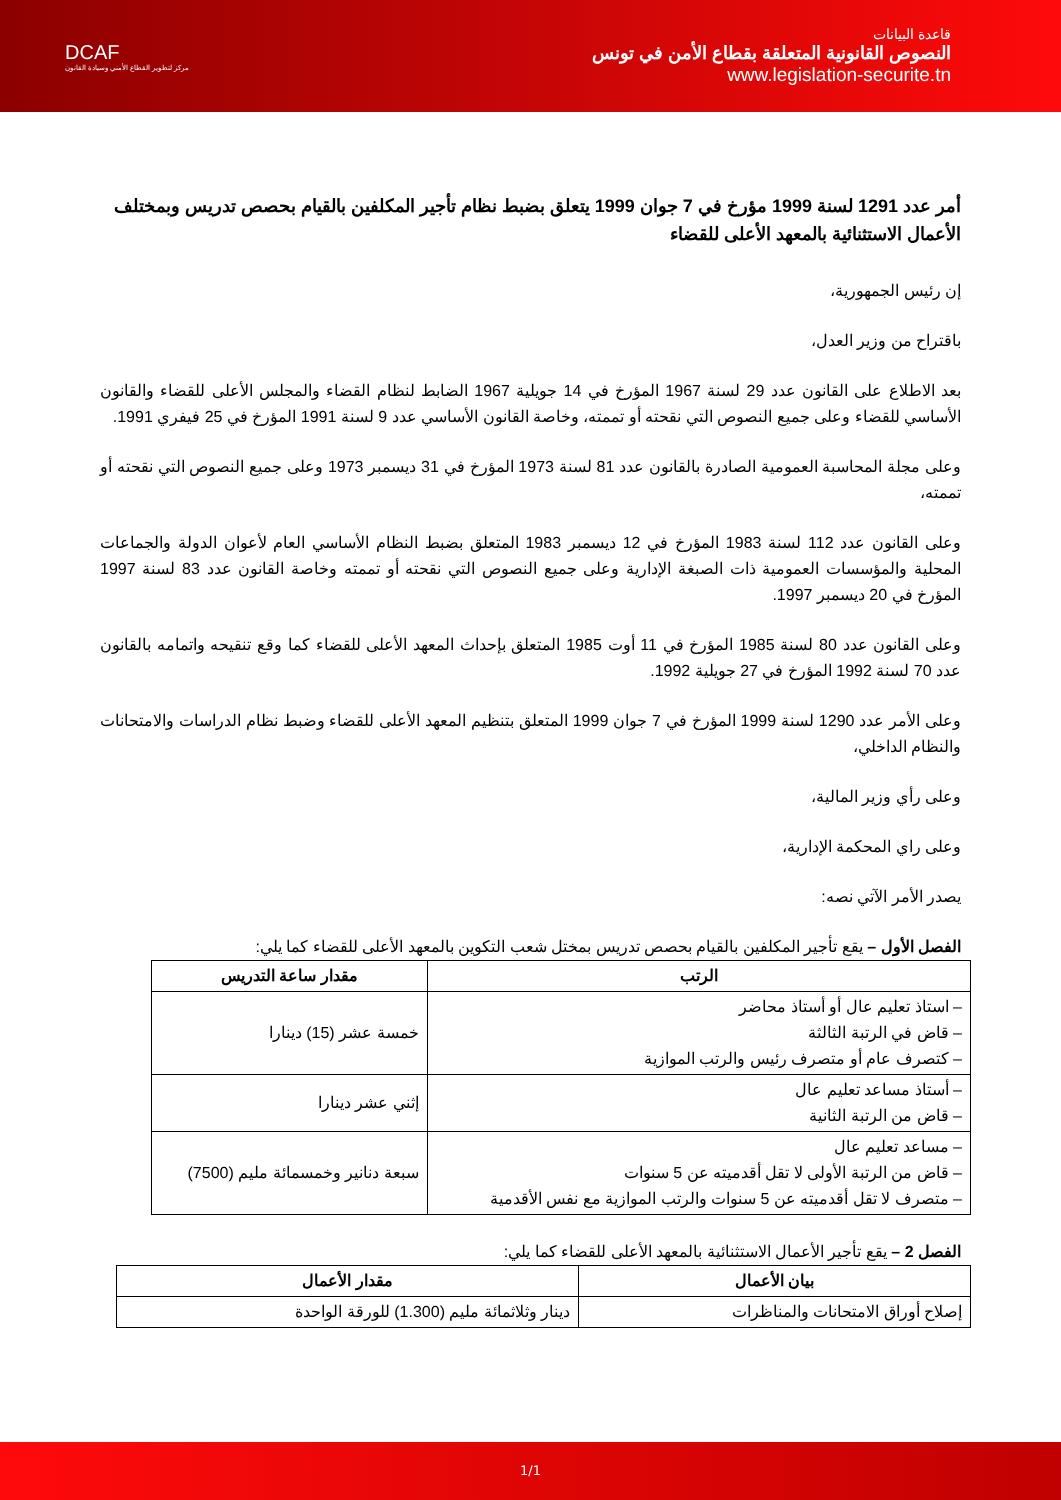DCAF
مركز لتطوير القطاع الأمني وسيادة القانون
قاعدة البيانات
النصوص القانونية المتعلقة بقطاع الأمن في تونس
www.legislation-securite.tn
أمر عدد 1291 لسنة 1999 مؤرخ في 7 جوان 1999 يتعلق بضبط نظام تأجير المكلفين بالقيام بحصص تدريس وبمختلف الأعمال الاستثنائية بالمعهد الأعلى للقضاء
إن رئيس الجمهورية،
باقتراح من وزير العدل،
بعد الاطلاع على القانون عدد 29 لسنة 1967 المؤرخ في 14 جويلية 1967 الضابط لنظام القضاء والمجلس الأعلى للقضاء والقانون الأساسي للقضاء وعلى جميع النصوص التي نقحته أو تممته، وخاصة القانون الأساسي عدد 9 لسنة 1991 المؤرخ في 25 فيفري 1991.
وعلى مجلة المحاسبة العمومية الصادرة بالقانون عدد 81 لسنة 1973 المؤرخ في 31 ديسمبر 1973 وعلى جميع النصوص التي نقحته أو تممته،
وعلى القانون عدد 112 لسنة 1983 المؤرخ في 12 ديسمبر 1983 المتعلق بضبط النظام الأساسي العام لأعوان الدولة والجماعات المحلية والمؤسسات العمومية ذات الصبغة الإدارية وعلى جميع النصوص التي نقحته أو تممته وخاصة القانون عدد 83 لسنة 1997 المؤرخ في 20 ديسمبر 1997.
وعلى القانون عدد 80 لسنة 1985 المؤرخ في 11 أوت 1985 المتعلق بإحداث المعهد الأعلى للقضاء كما وقع تنقيحه واتمامه بالقانون عدد 70 لسنة 1992 المؤرخ في 27 جويلية 1992.
وعلى الأمر عدد 1290 لسنة 1999 المؤرخ في 7 جوان 1999 المتعلق بتنظيم المعهد الأعلى للقضاء وضبط نظام الدراسات والامتحانات والنظام الداخلي،
وعلى رأي وزير المالية،
وعلى راي المحكمة الإدارية،
يصدر الأمر الآتي نصه:
الفصل الأول – يقع تأجير المكلفين بالقيام بحصص تدريس بمختل شعب التكوين بالمعهد الأعلى للقضاء كما يلي:
| الرتب | مقدار ساعة التدريس |
| --- | --- |
| – استاذ تعليم عال أو أستاذ محاضر – قاض في الرتبة الثالثة – كتصرف عام أو متصرف رئيس والرتب الموازية | خمسة عشر (15) دينارا |
| – أستاذ مساعد تعليم عال – قاض من الرتبة الثانية | إثني عشر دينارا |
| – مساعد تعليم عال – قاض من الرتبة الأولى لا تقل أقدميته عن 5 سنوات – متصرف لا تقل أقدميته عن 5 سنوات والرتب الموازية مع نفس الأقدمية | سبعة دنانير وخمسمائة مليم (7500) |
الفصل 2 – يقع تأجير الأعمال الاستثنائية بالمعهد الأعلى للقضاء كما يلي:
| بيان الأعمال | مقدار الأعمال |
| --- | --- |
| إصلاح أوراق الامتحانات والمناظرات | دينار وثلاثمائة مليم (1.300) للورقة الواحدة |
1/1